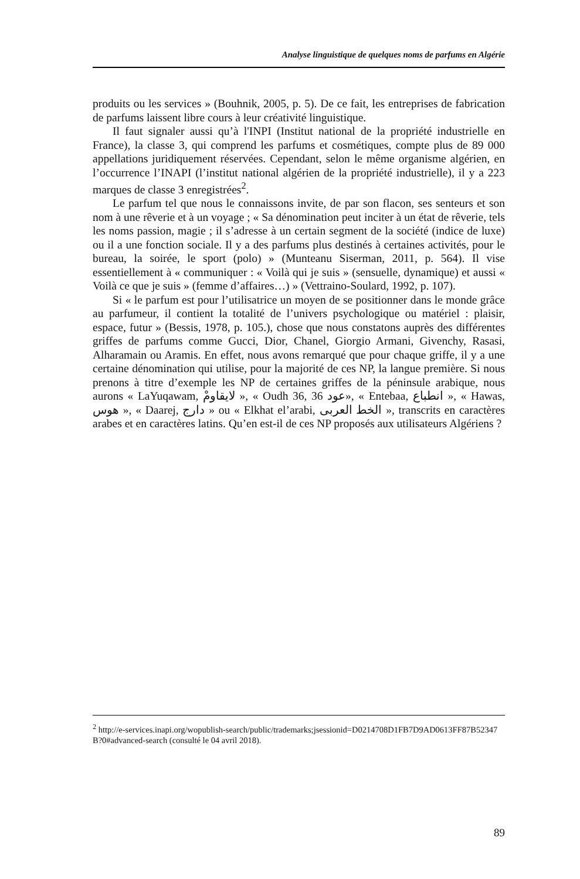Analyse linguistique de quelques noms de parfums en Algérie
produits ou les services » (Bouhnik, 2005, p. 5). De ce fait, les entreprises de fabrication de parfums laissent libre cours à leur créativité linguistique.
Il faut signaler aussi qu’à l'INPI (Institut national de la propriété industrielle en France), la classe 3, qui comprend les parfums et cosmétiques, compte plus de 89 000 appellations juridiquement réservées. Cependant, selon le même organisme algérien, en l’occurrence l’INAPI (l’institut national algérien de la propriété industrielle), il y a 223 marques de classe 3 enregistrées<sup>2</sup>.
Le parfum tel que nous le connaissons invite, de par son flacon, ses senteurs et son nom à une rêverie et à un voyage ; « Sa dénomination peut inciter à un état de rêverie, tels les noms passion, magie ; il s’adresse à un certain segment de la société (indice de luxe) ou il a une fonction sociale. Il y a des parfums plus destinés à certaines activités, pour le bureau, la soirée, le sport (polo) » (Munteanu Siserman, 2011, p. 564). Il vise essentiellement à « communiquer : « Voilà qui je suis » (sensuelle, dynamique) et aussi « Voilà ce que je suis » (femme d’affaires…) » (Vettraino-Soulard, 1992, p. 107).
Si « le parfum est pour l’utilisatrice un moyen de se positionner dans le monde grâce au parfumeur, il contient la totalité de l’univers psychologique ou matériel : plaisir, espace, futur » (Bessis, 1978, p. 105.), chose que nous constatons auprès des différentes griffes de parfums comme Gucci, Dior, Chanel, Giorgio Armani, Givenchy, Rasasi, Alharamain ou Aramis. En effet, nous avons remarqué que pour chaque griffe, il y a une certaine dénomination qui utilise, pour la majorité de ces NP, la langue première. Si nous prenons à titre d’exemple les NP de certaines griffes de la péninsule arabique, nous aurons « LaYuqawam, لايقاومْ », « Oudh 36, 36 عود», « Entebaa, انطباع », « Hawas, هوس », « Daarej, دارج » ou « Elkhat el’arabi, الخط العربى », transcrits en caractères arabes et en caractères latins. Qu’en est-il de ces NP proposés aux utilisateurs Algériens ?
<sup>2</sup> http://e-services.inapi.org/wopublish-search/public/trademarks;jsessionid=D0214708D1FB7D9AD0613FF87B52347B?0#advanced-search (consulté le 04 avril 2018).
89